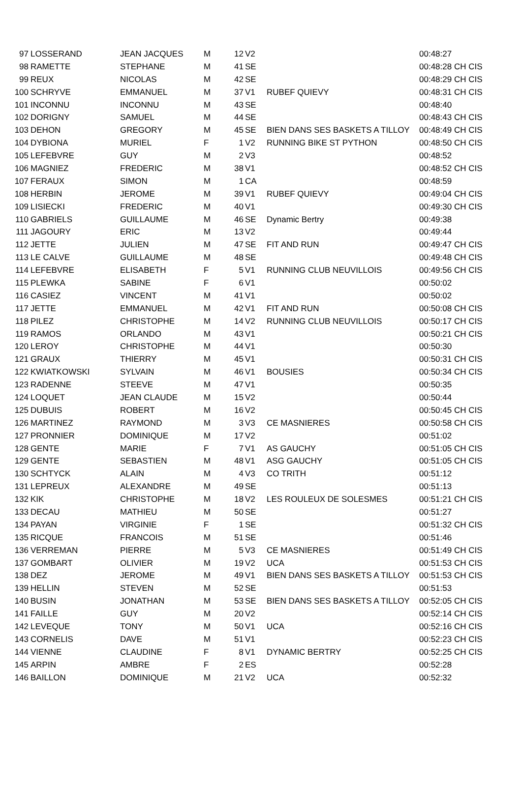| 97 | LOSSERAND | JEAN JACQUES | M | 12 | V2 | | 00:48:27 |
| 98 | RAMETTE | STEPHANE | M | 41 | SE | | 00:48:28 CH CIS |
| 99 | REUX | NICOLAS | M | 42 | SE | | 00:48:29 CH CIS |
| 100 | SCHRYVE | EMMANUEL | M | 37 | V1 | RUBEF QUIEVY | 00:48:31 CH CIS |
| 101 | INCONNU | INCONNU | M | 43 | SE | | 00:48:40 |
| 102 | DORIGNY | SAMUEL | M | 44 | SE | | 00:48:43 CH CIS |
| 103 | DEHON | GREGORY | M | 45 | SE | BIEN DANS SES BASKETS A TILLOY | 00:48:49 CH CIS |
| 104 | DYBIONA | MURIEL | F | 1 | V2 | RUNNING BIKE ST PYTHON | 00:48:50 CH CIS |
| 105 | LEFEBVRE | GUY | M | 2 | V3 | | 00:48:52 |
| 106 | MAGNIEZ | FREDERIC | M | 38 | V1 | | 00:48:52 CH CIS |
| 107 | FERAUX | SIMON | M | 1 | CA | | 00:48:59 |
| 108 | HERBIN | JEROME | M | 39 | V1 | RUBEF QUIEVY | 00:49:04 CH CIS |
| 109 | LISIECKI | FREDERIC | M | 40 | V1 | | 00:49:30 CH CIS |
| 110 | GABRIELS | GUILLAUME | M | 46 | SE | Dynamic Bertry | 00:49:38 |
| 111 | JAGOURY | ERIC | M | 13 | V2 | | 00:49:44 |
| 112 | JETTE | JULIEN | M | 47 | SE | FIT AND RUN | 00:49:47 CH CIS |
| 113 | LE CALVE | GUILLAUME | M | 48 | SE | | 00:49:48 CH CIS |
| 114 | LEFEBVRE | ELISABETH | F | 5 | V1 | RUNNING CLUB NEUVILLOIS | 00:49:56 CH CIS |
| 115 | PLEWKA | SABINE | F | 6 | V1 | | 00:50:02 |
| 116 | CASIEZ | VINCENT | M | 41 | V1 | | 00:50:02 |
| 117 | JETTE | EMMANUEL | M | 42 | V1 | FIT AND RUN | 00:50:08 CH CIS |
| 118 | PILEZ | CHRISTOPHE | M | 14 | V2 | RUNNING CLUB NEUVILLOIS | 00:50:17 CH CIS |
| 119 | RAMOS | ORLANDO | M | 43 | V1 | | 00:50:21 CH CIS |
| 120 | LEROY | CHRISTOPHE | M | 44 | V1 | | 00:50:30 |
| 121 | GRAUX | THIERRY | M | 45 | V1 | | 00:50:31 CH CIS |
| 122 | KWIATKOWSKI | SYLVAIN | M | 46 | V1 | BOUSIES | 00:50:34 CH CIS |
| 123 | RADENNE | STEEVE | M | 47 | V1 | | 00:50:35 |
| 124 | LOQUET | JEAN CLAUDE | M | 15 | V2 | | 00:50:44 |
| 125 | DUBUIS | ROBERT | M | 16 | V2 | | 00:50:45 CH CIS |
| 126 | MARTINEZ | RAYMOND | M | 3 | V3 | CE MASNIERES | 00:50:58 CH CIS |
| 127 | PRONNIER | DOMINIQUE | M | 17 | V2 | | 00:51:02 |
| 128 | GENTE | MARIE | F | 7 | V1 | AS GAUCHY | 00:51:05 CH CIS |
| 129 | GENTE | SEBASTIEN | M | 48 | V1 | ASG GAUCHY | 00:51:05 CH CIS |
| 130 | SCHTYCK | ALAIN | M | 4 | V3 | CO TRITH | 00:51:12 |
| 131 | LEPREUX | ALEXANDRE | M | 49 | SE | | 00:51:13 |
| 132 | KIK | CHRISTOPHE | M | 18 | V2 | LES ROULEUX DE SOLESMES | 00:51:21 CH CIS |
| 133 | DECAU | MATHIEU | M | 50 | SE | | 00:51:27 |
| 134 | PAYAN | VIRGINIE | F | 1 | SE | | 00:51:32 CH CIS |
| 135 | RICQUE | FRANCOIS | M | 51 | SE | | 00:51:46 |
| 136 | VERREMAN | PIERRE | M | 5 | V3 | CE MASNIERES | 00:51:49 CH CIS |
| 137 | GOMBART | OLIVIER | M | 19 | V2 | UCA | 00:51:53 CH CIS |
| 138 | DEZ | JEROME | M | 49 | V1 | BIEN DANS SES BASKETS A TILLOY | 00:51:53 CH CIS |
| 139 | HELLIN | STEVEN | M | 52 | SE | | 00:51:53 |
| 140 | BUSIN | JONATHAN | M | 53 | SE | BIEN DANS SES BASKETS A TILLOY | 00:52:05 CH CIS |
| 141 | FAILLE | GUY | M | 20 | V2 | | 00:52:14 CH CIS |
| 142 | LEVEQUE | TONY | M | 50 | V1 | UCA | 00:52:16 CH CIS |
| 143 | CORNELIS | DAVE | M | 51 | V1 | | 00:52:23 CH CIS |
| 144 | VIENNE | CLAUDINE | F | 8 | V1 | DYNAMIC BERTRY | 00:52:25 CH CIS |
| 145 | ARPIN | AMBRE | F | 2 | ES | | 00:52:28 |
| 146 | BAILLON | DOMINIQUE | M | 21 | V2 | UCA | 00:52:32 |